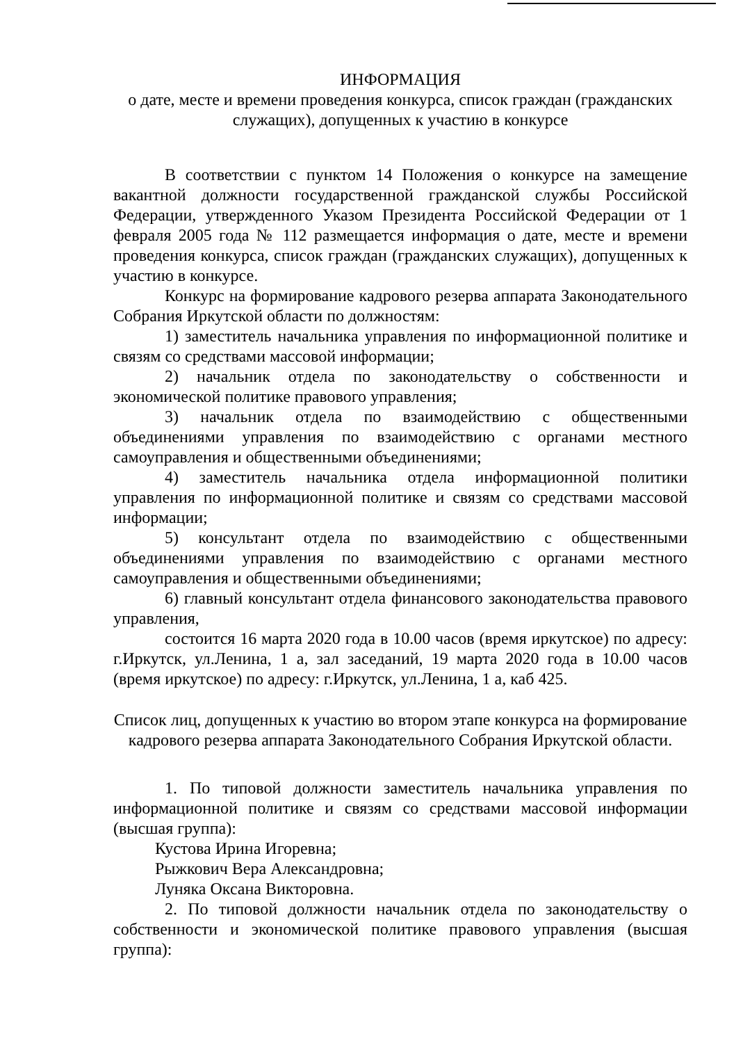ИНФОРМАЦИЯ
о дате, месте и времени проведения конкурса, список граждан (гражданских служащих), допущенных к участию в конкурсе
В соответствии с пунктом 14 Положения о конкурсе на замещение вакантной должности государственной гражданской службы Российской Федерации, утвержденного Указом Президента Российской Федерации от 1 февраля 2005 года № 112 размещается информация о дате, месте и времени проведения конкурса, список граждан (гражданских служащих), допущенных к участию в конкурсе.
Конкурс на формирование кадрового резерва аппарата Законодательного Собрания Иркутской области по должностям:
1) заместитель начальника управления по информационной политике и связям со средствами массовой информации;
2) начальник отдела по законодательству о собственности и экономической политике правового управления;
3) начальник отдела по взаимодействию с общественными объединениями управления по взаимодействию с органами местного самоуправления и общественными объединениями;
4) заместитель начальника отдела информационной политики управления по информационной политике и связям со средствами массовой информации;
5) консультант отдела по взаимодействию с общественными объединениями управления по взаимодействию с органами местного самоуправления и общественными объединениями;
6) главный консультант отдела финансового законодательства правового управления,
состоится 16 марта 2020 года в 10.00 часов (время иркутское) по адресу: г.Иркутск, ул.Ленина, 1 а, зал заседаний, 19 марта 2020 года в 10.00 часов (время иркутское) по адресу: г.Иркутск, ул.Ленина, 1 а, каб 425.
Список лиц, допущенных к участию во втором этапе конкурса на формирование кадрового резерва аппарата Законодательного Собрания Иркутской области.
1. По типовой должности заместитель начальника управления по информационной политике и связям со средствами массовой информации (высшая группа):
Кустова Ирина Игоревна;
Рыжкович Вера Александровна;
Луняка Оксана Викторовна.
2. По типовой должности начальник отдела по законодательству о собственности и экономической политике правового управления (высшая группа):